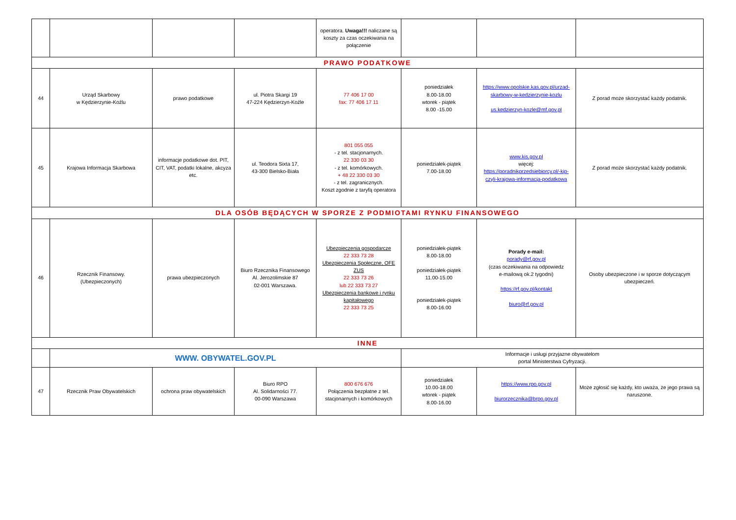| | | | | operatora. Uwaga!!! naliczane są koszty za czas oczekiwania na połączenie | | | |
| PRAWO PODATKOWE | | | | | | | |
| 44 | Urząd Skarbowy w Kędzierzynie-Koźlu | prawo podatkowe | ul. Piotra Skargi 19 47-224 Kędzierzyn-Koźle | 77 406 17 00 fax: 77 406 17 11 | poniedziałek 8.00-18.00 wtorek - piątek 8.00 -15.00 | https://www.opolskie.kas.gov.pl/urzad-skarbowy-w-kedzierzynie-kozlu us.kedzierzyn-kozle@mf.gov.pl | Z porad może skorzystać każdy podatnik. |
| 45 | Krajowa Informacja Skarbowa | informacje podatkowe dot. PIT, CIT, VAT, podatki lokalne, akcyza etc. | ul. Teodora Sixta 17, 43-300 Bielsko-Biała | 801 055 055 - z tel. stacjonarnych. 22 330 03 30 - z tel. komórkowych. + 48 22 330 03 30 - z tel. zagranicznych. Koszt zgodnie z taryfą operatora | poniedziałek-piątek 7.00-18.00 | www.kis.gov.pl więcej: https://poradnikprzedsiebiorcy.pl/-kip-czyli-krajowa-informacja-podatkowa | Z porad może skorzystać każdy podatnik. |
| DLA OSÓB BĘDĄCYCH W SPORZE Z PODMIOTAMI RYNKU FINANSOWEGO | | | | | | | |
| 46 | Rzecznik Finansowy. (Ubezpieczonych) | prawa ubezpieczonych | Biuro Rzecznika Finansowego Al. Jerozolimskie 87 02-001 Warszawa. | Ubezpieczenia gospodarcze 22 333 73 28 Ubezpieczenia Społeczne, OFE ZUS 22 333 73 26 lub 22 333 73 27 Ubezpieczenia bankowe i rynku kapitałowego 22 333 73 25 | poniedziałek-piątek 8.00-18.00 poniedziałek-piątek 11.00-15.00 poniedziałek-piątek 8.00-16.00 | Porady e-mail: porady@rf.gov.pl (czas oczekiwania na odpowiedz e-mailową ok.2 tygodni) https://rf.gov.pl/kontakt biuro@rf.gov.pl | Osoby ubezpieczone i w sporze dotyczącym ubezpieczeń. |
| INNE | | | | | | | |
| | WWW. OBYWATEL.GOV.PL | | | | Informacje i usługi przyjazne obywatelom portal Ministerstwa Cyfryzacji. | | |
| 47 | Rzecznik Praw Obywatelskich | ochrona praw obywatelskich | Biuro RPO Al. Solidarności 77. 00-090 Warszawa | 800 676 676 Połączenia bezpłatne z tel. stacjonarnych i komórkowych | poniedziałek 10.00-18.00 wtorek - piątek 8.00-16.00 | https://www.rpo.gov.pl biurorzecznika@brpo.gov.pl | Może zgłosić się każdy, kto uważa, że jego prawa są naruszone. |